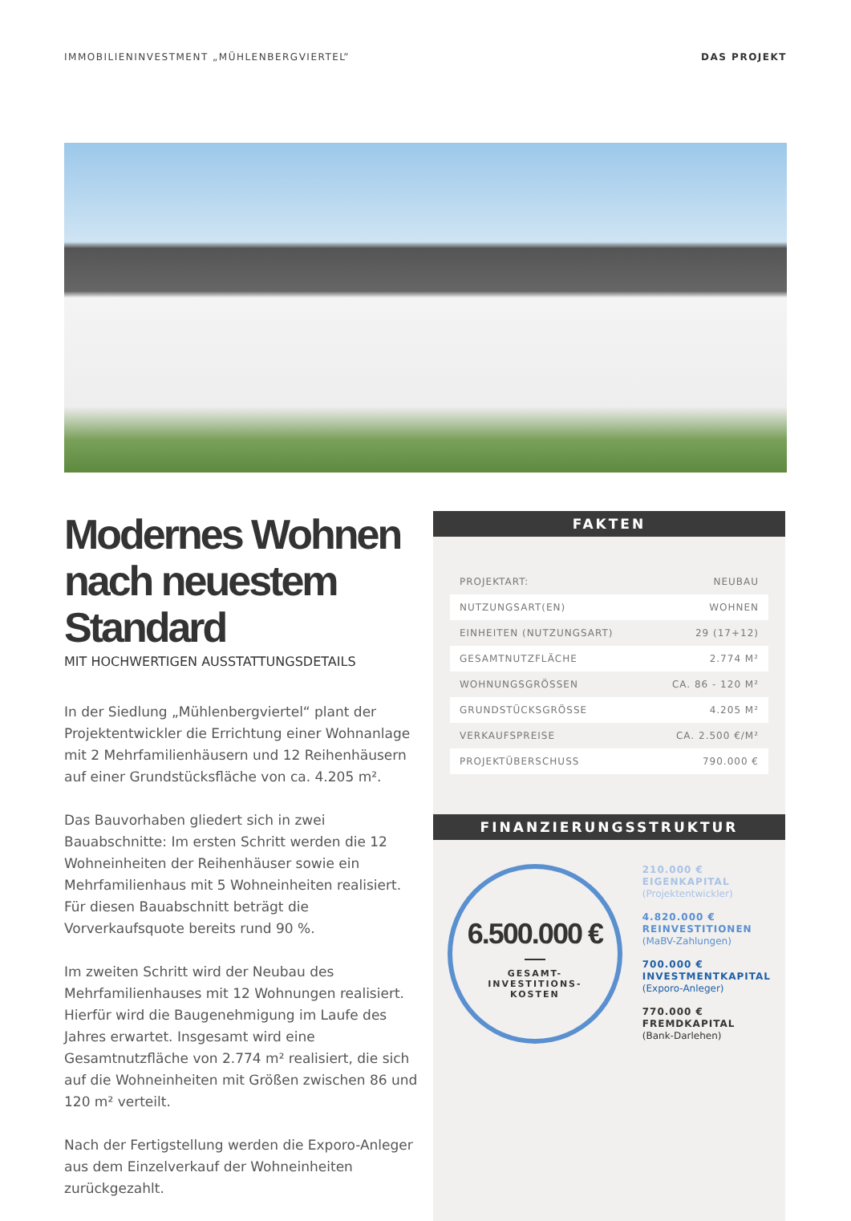IMMOBILIENINVESTMENT „MÜHLENBERGVIERTEL” DAS PROJEKT
Modernes Wohnen nach neuestem Standard
MIT HOCHWERTIGEN AUSSTATTUNGSDETAILS
In der Siedlung „Mühlenbergviertel“ plant der Projekt­entwickler die Errichtung einer Wohnanlage mit 2 Mehr­familienhäusern und 12 Reihenhäusern auf einer Grund­stücksfläche von ca. 4.205 m².
Das Bauvorhaben gliedert sich in zwei Bauabschnitte: Im ersten Schritt werden die 12 Wohneinheiten der Reihenhäuser sowie ein Mehrfamilienhaus mit 5 Wohn­einheiten realisiert. Für diesen Bauabschnitt beträgt die Vorverkaufsquote bereits rund 90 %.
Im zweiten Schritt wird der Neubau des Mehrfamilien­hauses mit 12 Wohnungen realisiert. Hierfür wird die Baugenehmigung im Laufe des Jahres erwartet. Ins­gesamt wird eine Gesamtnutzfläche von 2.774 m² realisiert, die sich auf die Wohneinheiten mit Größen zwischen 86 und 120 m² verteilt.
Nach der Fertigstellung werden die Exporo-Anleger aus dem Einzelverkauf der Wohneinheiten zurückgezahlt.
FAKTEN
| PROJEKTART: | NEUBAU |
| NUTZUNGSART(EN) | WOHNEN |
| EINHEITEN (NUTZUNGSART) | 29 (17+12) |
| GESAMTNUTZFLÄCHE | 2.774 M² |
| WOHNUNGSGRÖSSEN | CA. 86 - 120 M² |
| GRUNDSTÜCKSGRÖSSE | 4.205 M² |
| VERKAUFSPREISE | CA. 2.500 €/M² |
| PROJEKTÜBERSCHUSS | 790.000 € |
FINANZIERUNGSSTRUKTUR
6.500.000 €
GESAMT-
INVESTITIONS-
KOSTEN
210.000 €
EIGENKAPITAL
(Projektentwickler)
4.820.000 €
REINVESTITIONEN
(MaBV-Zahlungen)
700.000 €
INVESTMENTKAPITAL
(Exporo-Anleger)
770.000 €
FREMDKAPITAL
(Bank-Darlehen)